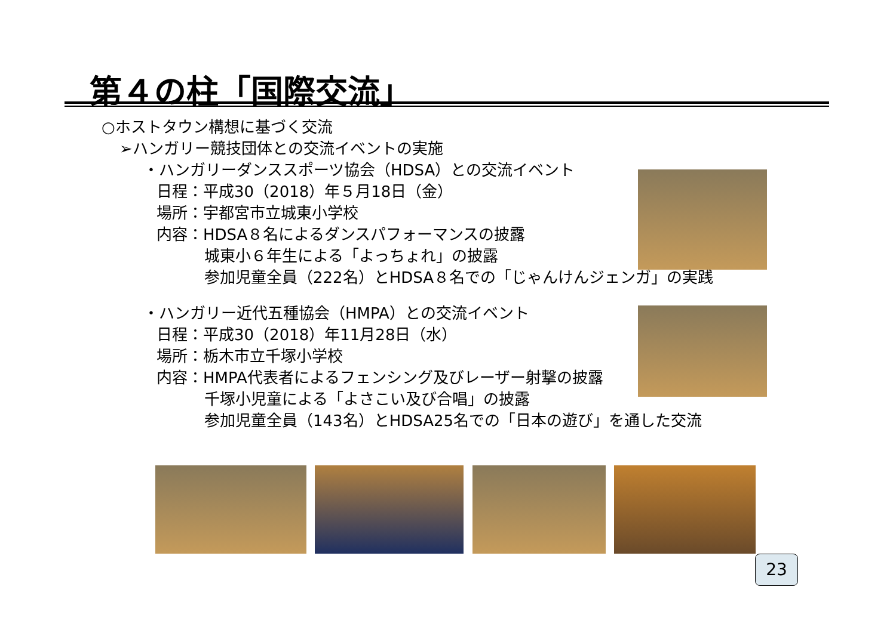第４の柱「国際交流」
○ホストタウン構想に基づく交流
➢ハンガリー競技団体との交流イベントの実施
・ハンガリーダンススポーツ協会（HDSA）との交流イベント
日程：平成30（2018）年５月18日（金）
場所：宇都宮市立城東小学校
内容：HDSA８名によるダンスパフォーマンスの披露
城東小６年生による「よっちょれ」の披露
参加児童全員（222名）とHDSA８名での「じゃんけんジェンガ」の実践
・ハンガリー近代五種協会（HMPA）との交流イベント
日程：平成30（2018）年11月28日（水）
場所：栃木市立千塚小学校
内容：HMPA代表者によるフェンシング及びレーザー射撃の披露
千塚小児童による「よさこい及び合唱」の披露
参加児童全員（143名）とHDSA25名での「日本の遊び」を通した交流
23